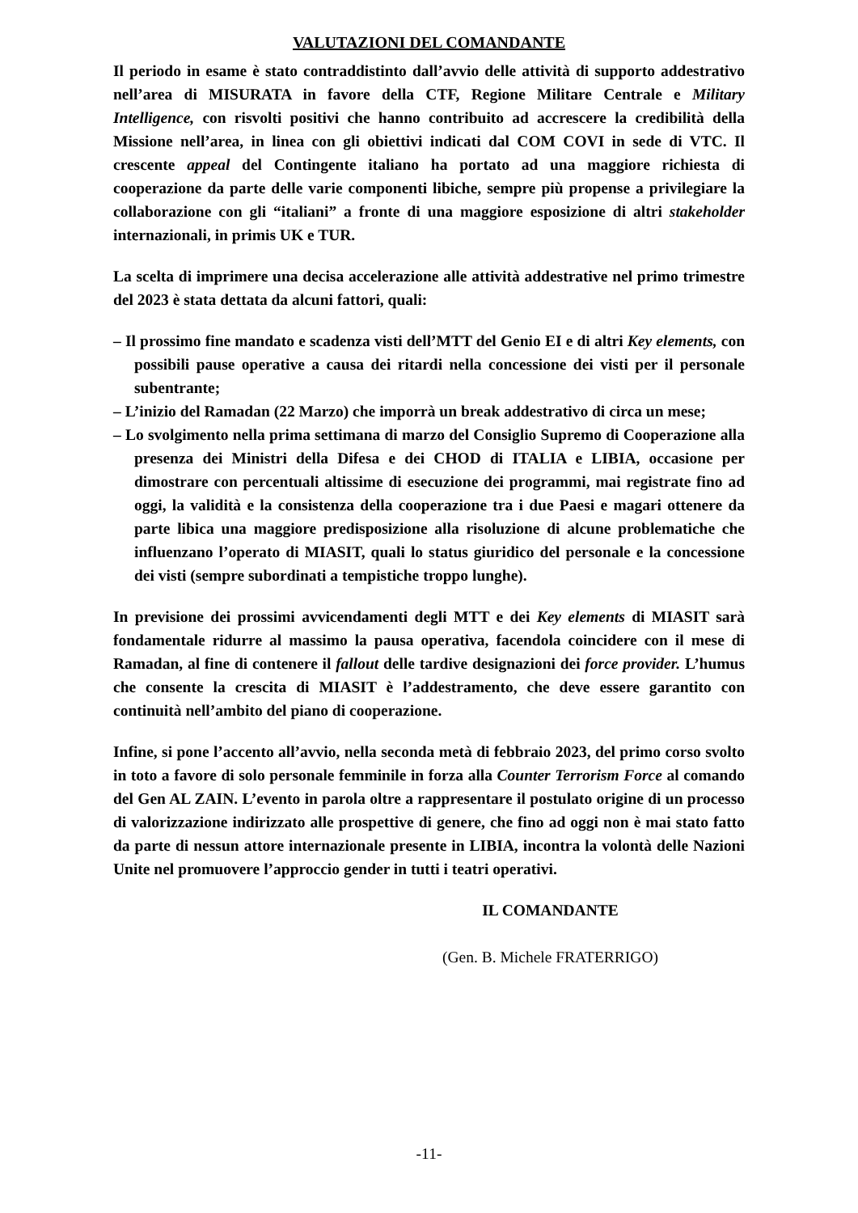VALUTAZIONI DEL COMANDANTE
Il periodo in esame è stato contraddistinto dall’avvio delle attività di supporto addestrativo nell’area di MISURATA in favore della CTF, Regione Militare Centrale e Military Intelligence, con risvolti positivi che hanno contribuito ad accrescere la credibilità della Missione nell’area, in linea con gli obiettivi indicati dal COM COVI in sede di VTC. Il crescente appeal del Contingente italiano ha portato ad una maggiore richiesta di cooperazione da parte delle varie componenti libiche, sempre più propense a privilegiare la collaborazione con gli “italiani” a fronte di una maggiore esposizione di altri stakeholder internazionali, in primis UK e TUR.
La scelta di imprimere una decisa accelerazione alle attività addestrative nel primo trimestre del 2023 è stata dettata da alcuni fattori, quali:
– Il prossimo fine mandato e scadenza visti dell’MTT del Genio EI e di altri Key elements, con possibili pause operative a causa dei ritardi nella concessione dei visti per il personale subentrante;
– L’inizio del Ramadan (22 Marzo) che imporrà un break addestrativo di circa un mese;
– Lo svolgimento nella prima settimana di marzo del Consiglio Supremo di Cooperazione alla presenza dei Ministri della Difesa e dei CHOD di ITALIA e LIBIA, occasione per dimostrare con percentuali altissime di esecuzione dei programmi, mai registrate fino ad oggi, la validità e la consistenza della cooperazione tra i due Paesi e magari ottenere da parte libica una maggiore predisposizione alla risoluzione di alcune problematiche che influenzano l’operato di MIASIT, quali lo status giuridico del personale e la concessione dei visti (sempre subordinati a tempistiche troppo lunghe).
In previsione dei prossimi avvicendamenti degli MTT e dei Key elements di MIASIT sarà fondamentale ridurre al massimo la pausa operativa, facendola coincidere con il mese di Ramadan, al fine di contenere il fallout delle tardive designazioni dei force provider. L’humus che consente la crescita di MIASIT è l’addestramento, che deve essere garantito con continuità nell’ambito del piano di cooperazione.
Infine, si pone l’accento all’avvio, nella seconda metà di febbraio 2023, del primo corso svolto in toto a favore di solo personale femminile in forza alla Counter Terrorism Force al comando del Gen AL ZAIN. L’evento in parola oltre a rappresentare il postulato origine di un processo di valorizzazione indirizzato alle prospettive di genere, che fino ad oggi non è mai stato fatto da parte di nessun attore internazionale presente in LIBIA, incontra la volontà delle Nazioni Unite nel promuovere l’approccio gender in tutti i teatri operativi.
IL COMANDANTE
(Gen. B. Michele FRATERRIGO)
-11-